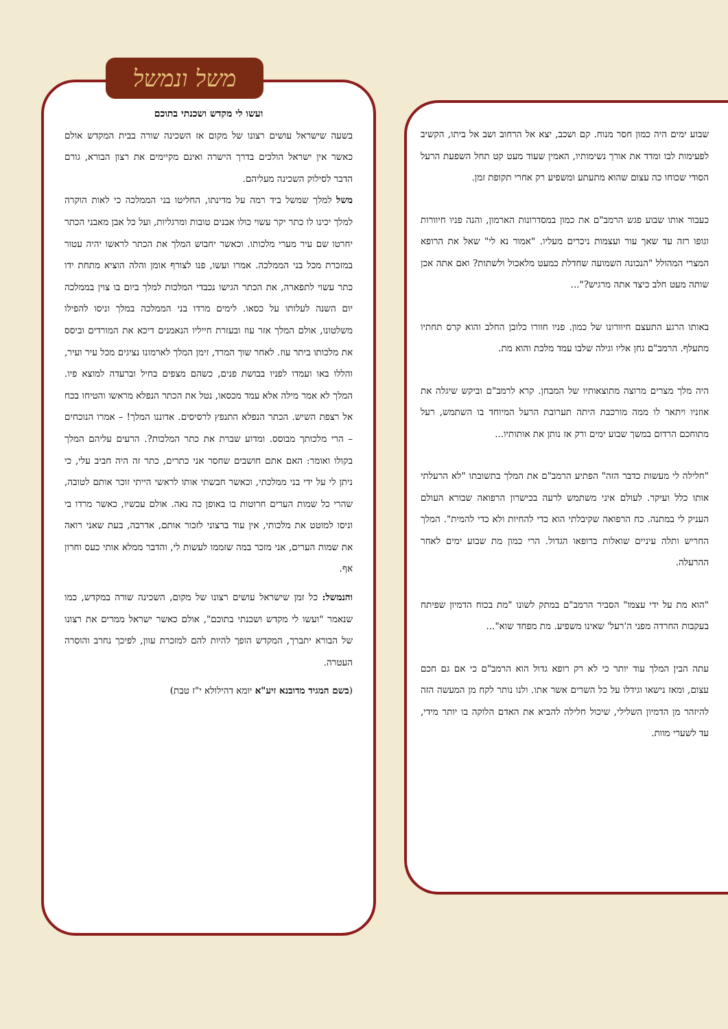שבוע ימים היה כמון חסר מנוח. קם ושכב, יצא אל הרחוב ושב אל ביתו, הקשיב לפעימות לבו ומדד את אורך נשימותיו, האמין שעוד מעט קט תחל השפעת הרעל הסודי שכוחו כה עצום שהוא מתעתע ומשפיע רק אחרי תקופת זמן.
כעבור אותו שבוע פגש הרמב"ם את כמון במסדרונות הארמון, והנה פניו חיוורות וגופו רזה עד שאך עור ועצמות ניכרים מעליו. "אמור נא לי" שאל את הרופא המצרי המהולל "הנכונה השמועה שחדלת כמעט מלאכול ולשתות? ואם אתה אכן שותה מעט חלב כיצד אתה מרגיש?"...
באותו הרגע התעצם חיוורונו של כמון. פניו חוורו כלובן החלב והוא קרס תחתיו מתעלף. הרמב"ם גחן אליו וגילה שלבו עמד מלכת והוא מת.
היה מלך מצרים מרוצה מתוצאותיו של המבחן. קרא לרמב"ם וביקש שיגלה את אוזניו ויתאר לו ממה מורכבת היתה תערובת הרעל המיוחד בו השתמש, רעל מתוחכם הרדום במשך שבוע ימים ורק אז נותן את אותותיו...
"חלילה לי מעשות כדבר הזה" הפתיע הרמב"ם את המלך בתשובתו "לא הרעלתי אותו כלל ועיקר. לעולם איני משתמש לרעה בכישרון הרפואה שבורא העולם העניק לי במתנה. כח הרפואה שקיבלתי הוא כדי להחיות ולא כדי להמית". המלך החריש ותלה עיניים שואלות ברופאו הגדול. הרי כמון מת שבוע ימים לאחר ההרעלה.
"הוא מת על ידי עצמו" הסביר הרמב"ם במתק לשונו "מת בכוח הדמיון שפיתח בעקבות החרדה מפני ה'רעל' שאינו משפיע. מת מפחד שוא"...
עתה הבין המלך עוד יותר כי לא רק רופא גדול הוא הרמב"ם כי אם גם חכם עצום, ומאז נישאו וגידלו על כל השרים אשר אתו. ולנו נותר לקח מן המעשה הזה להיזהר מן הדמיון השלילי, שיכול חלילה להביא את האדם הלוקה בו יותר מידי, עד לשערי מוות.
משל ונמשל
ועשו לי מקדש ושכנתי בתוכם
בשעה שישראל עושים רצונו של מקום אז השכינה שורה בבית המקדש אולם כאשר אין ישראל הולכים בדרך הישרה ואינם מקיימים את רצון הבורא, גורם הדבר לסילוק השכינה מעליהם.
משל למלך שמשל ביד רמה על מדינתו, החליטו בני הממלכה כי לאות הוקרה למלך יכינו לו כתר יקר עשוי כולו אבנים טובות ומרגליות, ועל כל אבן מאבני הכתר יחרטו שם עיר מערי מלכותו. וכאשר יחבוש המלך את הכתר לראשו יהיה עטור במזכרת מכל בני הממלכה. אמרו ועשו, פנו לצורף אומן והלה הוציא מתחת ידו כתר עשוי לתפארה, את הכתר הגישו נכבדי המלכות למלך ביום בו צוין בממלכה יום השנה לעלותו על כסאו. לימים מרדו בני הממלכה במלך וניסו להפילו משלטונו, אולם המלך אזר עוז ובעזרת חייליו הנאמנים דיכא את המורדים וביסס את מלכותו ביתר עוז. לאחר שוך המרד, זימן המלך לארמונו נציגים מכל עיר ועיר, והללו באו ועמדו לפניו בבושת פנים, כשהם מצפים בחיל וברעדה למוצא פיו. המלך לא אמר מילה אלא עמד מכסאו, נטל את הכתר הנפלא מראשו והטיחו בכח אל רצפת השיש. הכתר הנפלא התנפץ לרסיסים. אדוננו המלך! – אמרו הנוכחים – הרי מלכותך מבוסס. ומדוע שברת את כתר המלכות?. הרעים עליהם המלך בקולו ואומר: האם אתם חושבים שחסר אני כתרים, כתר זה היה חביב עלי, כי ניתן לי על ידי בני ממלכתי, וכאשר חבשתי אותו לראשי הייתי זוכר אותם לטובה, שהרי כל שמות הערים חרוטות בו באופן כה נאה. אולם עכשיו, כאשר מרדו בי וניסו למוטט את מלכותי, אין עוד ברצוני לזכור אותם, אדרבה, בעת שאני רואה את שמות הערים, אני מזכר במה שזממו לעשות לי, והדבר ממלא אותי כעס וחרון אף.
והנמשל: כל זמן שישראל עושים רצונו של מקום, השכינה שורה במקדש, כמו שנאמר "ועשו לי מקדש ושכנתי בתוכם", אולם כאשר ישראל ממרים את רצונו של הבורא יתברך, המקדש הופך להיות להם למזכרת עוון, לפיכך נחרב והוסרה העטרה.
(בשם המגיד מדובנא זיע"א יומא דהילולא י"ז טבת)